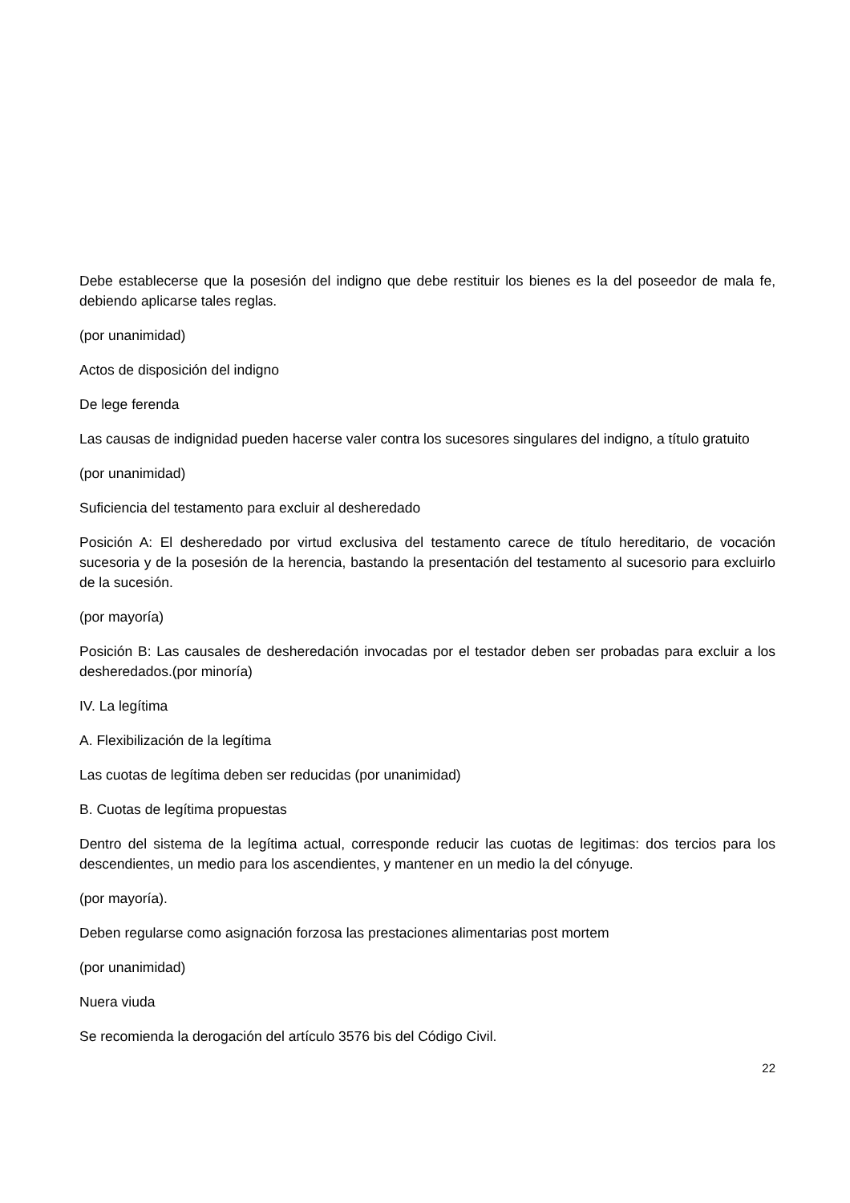Debe establecerse que la posesión del indigno que debe restituir los bienes es la del poseedor de mala fe, debiendo aplicarse tales reglas.
(por unanimidad)
Actos de disposición del indigno
De lege ferenda
Las causas de indignidad pueden hacerse valer contra los sucesores singulares del indigno, a título gratuito
(por unanimidad)
Suficiencia del testamento para excluir al desheredado
Posición A: El desheredado por virtud exclusiva del testamento carece de título hereditario, de vocación sucesoria y de la posesión de la herencia, bastando la presentación del testamento al sucesorio para excluirlo de la sucesión.
(por mayoría)
Posición B: Las causales de desheredación invocadas por el testador deben ser probadas para excluir a los desheredados.(por minoría)
IV. La legítima
A. Flexibilización de la legítima
Las cuotas de legítima deben ser reducidas (por unanimidad)
B. Cuotas de legítima propuestas
Dentro del sistema de la legítima actual, corresponde reducir las cuotas de legitimas: dos tercios para los descendientes, un medio para los ascendientes, y mantener en un medio la del cónyuge.
(por mayoría).
Deben regularse como asignación forzosa las prestaciones alimentarias post mortem
(por unanimidad)
Nuera viuda
Se recomienda la derogación del artículo 3576 bis del Código Civil.
22